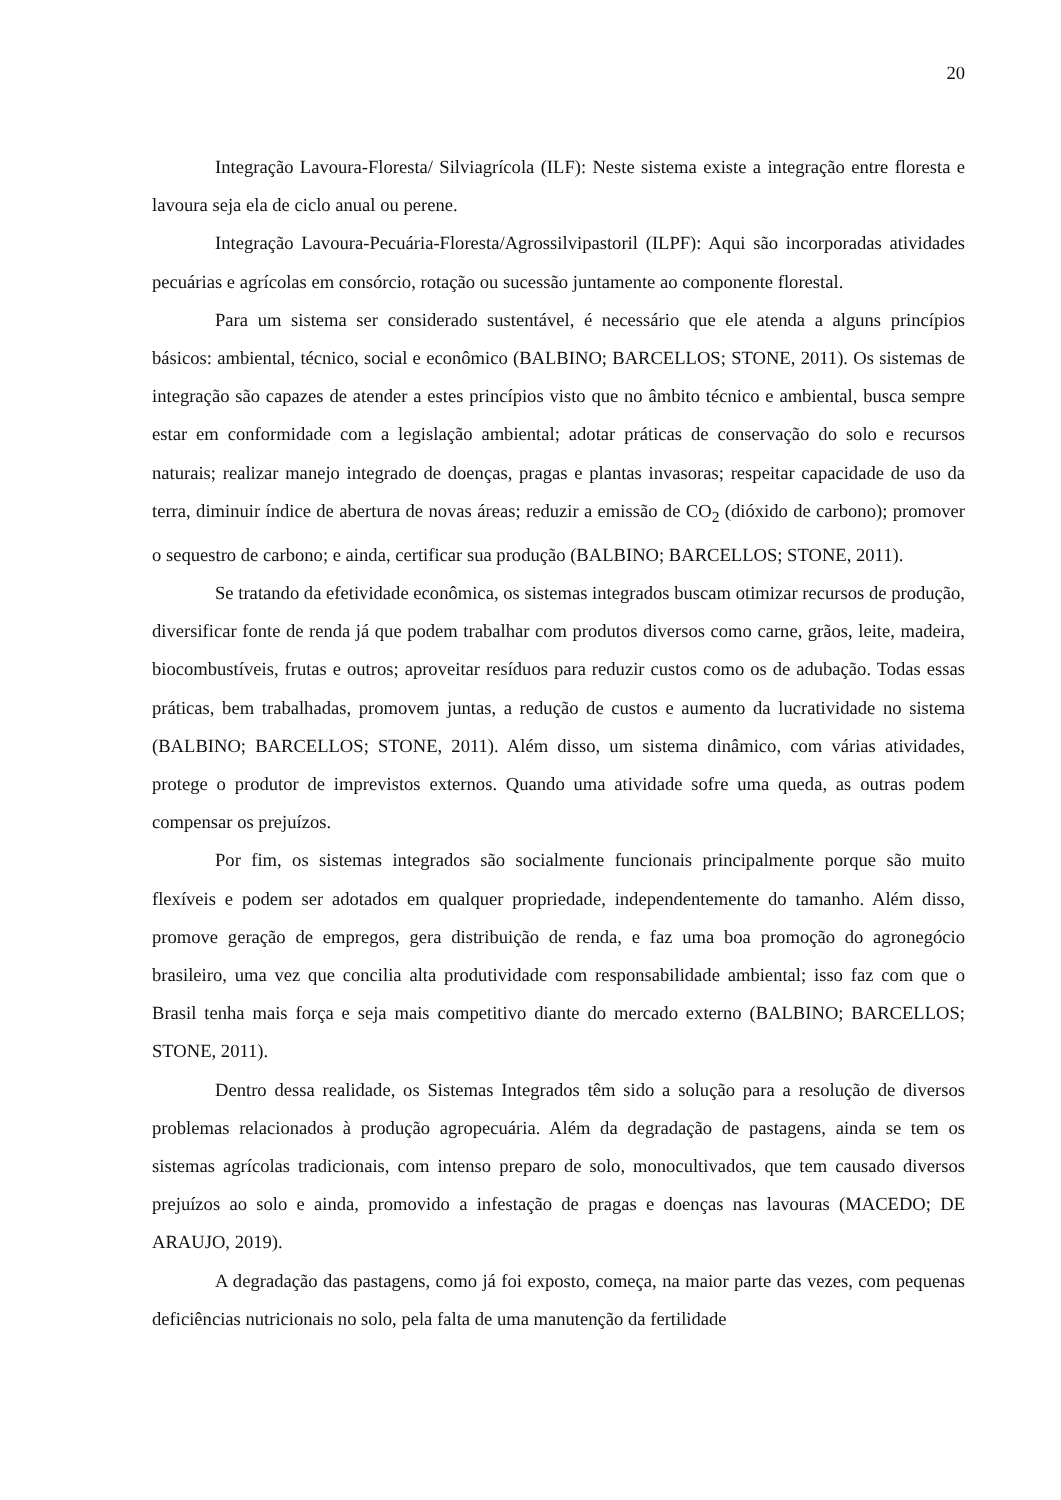20
Integração Lavoura-Floresta/ Silviagrícola (ILF): Neste sistema existe a integração entre floresta e lavoura seja ela de ciclo anual ou perene.
Integração Lavoura-Pecuária-Floresta/Agrossilvipastoril (ILPF): Aqui são incorporadas atividades pecuárias e agrícolas em consórcio, rotação ou sucessão juntamente ao componente florestal.
Para um sistema ser considerado sustentável, é necessário que ele atenda a alguns princípios básicos: ambiental, técnico, social e econômico (BALBINO; BARCELLOS; STONE, 2011). Os sistemas de integração são capazes de atender a estes princípios visto que no âmbito técnico e ambiental, busca sempre estar em conformidade com a legislação ambiental; adotar práticas de conservação do solo e recursos naturais; realizar manejo integrado de doenças, pragas e plantas invasoras; respeitar capacidade de uso da terra, diminuir índice de abertura de novas áreas; reduzir a emissão de CO<sub>2</sub> (dióxido de carbono); promover o sequestro de carbono; e ainda, certificar sua produção (BALBINO; BARCELLOS; STONE, 2011).
Se tratando da efetividade econômica, os sistemas integrados buscam otimizar recursos de produção, diversificar fonte de renda já que podem trabalhar com produtos diversos como carne, grãos, leite, madeira, biocombustíveis, frutas e outros; aproveitar resíduos para reduzir custos como os de adubação. Todas essas práticas, bem trabalhadas, promovem juntas, a redução de custos e aumento da lucratividade no sistema (BALBINO; BARCELLOS; STONE, 2011). Além disso, um sistema dinâmico, com várias atividades, protege o produtor de imprevistos externos. Quando uma atividade sofre uma queda, as outras podem compensar os prejuízos.
Por fim, os sistemas integrados são socialmente funcionais principalmente porque são muito flexíveis e podem ser adotados em qualquer propriedade, independentemente do tamanho. Além disso, promove geração de empregos, gera distribuição de renda, e faz uma boa promoção do agronegócio brasileiro, uma vez que concilia alta produtividade com responsabilidade ambiental; isso faz com que o Brasil tenha mais força e seja mais competitivo diante do mercado externo (BALBINO; BARCELLOS; STONE, 2011).
Dentro dessa realidade, os Sistemas Integrados têm sido a solução para a resolução de diversos problemas relacionados à produção agropecuária. Além da degradação de pastagens, ainda se tem os sistemas agrícolas tradicionais, com intenso preparo de solo, monocultivados, que tem causado diversos prejuízos ao solo e ainda, promovido a infestação de pragas e doenças nas lavouras (MACEDO; DE ARAUJO, 2019).
A degradação das pastagens, como já foi exposto, começa, na maior parte das vezes, com pequenas deficiências nutricionais no solo, pela falta de uma manutenção da fertilidade